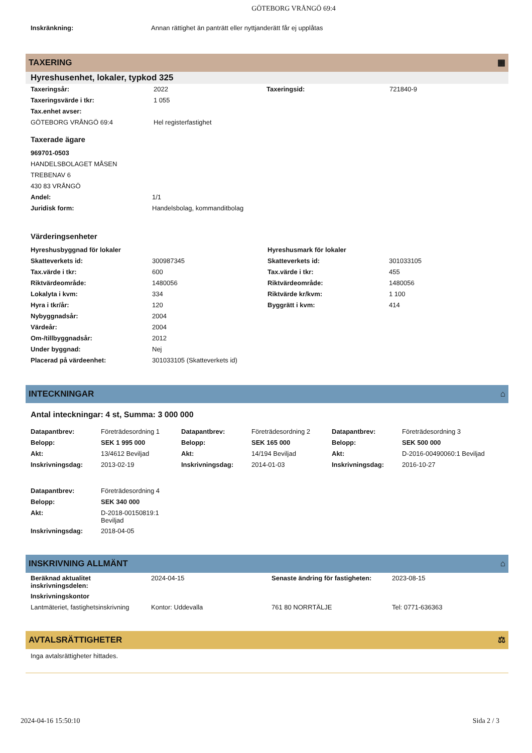GÖTEBORG VRÅNGÖ 69:4
| Inskränkning: | Annan rättighet än panträtt eller nyttjanderätt får ej upplåtas |
TAXERING ▦
Hyreshusenhet, lokaler, typkod 325
| Taxeringsår: | 2022 | Taxeringsid: | 721840-9 |
| Taxeringsvärde i tkr: | 1 055 | | |
| Tax.enhet avser: | | | |
| GÖTEBORG VRÅNGÖ 69:4 | Hel registerfastighet | | |
Taxerade ägare
| 969701-0503 | |
| HANDELSBOLAGET MÅSEN | |
| TREBENAV 6 | |
| 430 83 VRÅNGÖ | |
| Andel: | 1/1 |
| Juridisk form: | Handelsbolag, kommanditbolag |
Värderingsenheter
| Hyreshusbyggnad för lokaler | | Hyreshusmark för lokaler | |
| Skatteverkets id: | 300987345 | Skatteverkets id: | 301033105 |
| Tax.värde i tkr: | 600 | Tax.värde i tkr: | 455 |
| Riktvärdeområde: | 1480056 | Riktvärdeområde: | 1480056 |
| Lokalyta i kvm: | 334 | Riktvärde kr/kvm: | 1 100 |
| Hyra i tkr/år: | 120 | Byggrätt i kvm: | 414 |
| Nybyggnadsår: | 2004 | | |
| Värdeår: | 2004 | | |
| Om-/tillbyggnadsår: | 2012 | | |
| Under byggnad: | Nej | | |
| Placerad på värdeenhet: | 301033105 (Skatteverkets id) | | |
INTECKNINGAR ⌂
Antal inteckningar: 4 st, Summa: 3 000 000
| Datapantbrev: | Företrädesordning 1 | Datapantbrev: | Företrädesordning 2 | Datapantbrev: | Företrädesordning 3 |
| Belopp: | SEK 1 995 000 | Belopp: | SEK 165 000 | Belopp: | SEK 500 000 |
| Akt: | 13/4612 Beviljad | Akt: | 14/194 Beviljad | Akt: | D-2016-00490060:1 Beviljad |
| Inskrivningsdag: | 2013-02-19 | Inskrivningsdag: | 2014-01-03 | Inskrivningsdag: | 2016-10-27 |
| Datapantbrev: | Företrädesordning 4 | | | | |
| Belopp: | SEK 340 000 | | | | |
| Akt: | D-2018-00150819:1 Beviljad | | | | |
| Inskrivningsdag: | 2018-04-05 | | | | |
INSKRIVNING ALLMÄNT ⌂
| Beräknad aktualitet inskrivningsdelen: | 2024-04-15 | Senaste ändring för fastigheten: | 2023-08-15 |
| Inskrivningskontor | | | |
| Lantmäteriet, fastighetsinskrivning | Kontor: Uddevalla | 761 80 NORRTÄLJE | Tel: 0771-636363 |
AVTALSRÄTTIGHETER ⚖
Inga avtalsrättigheter hittades.
2024-04-16 15:50:10 Sida 2 / 3